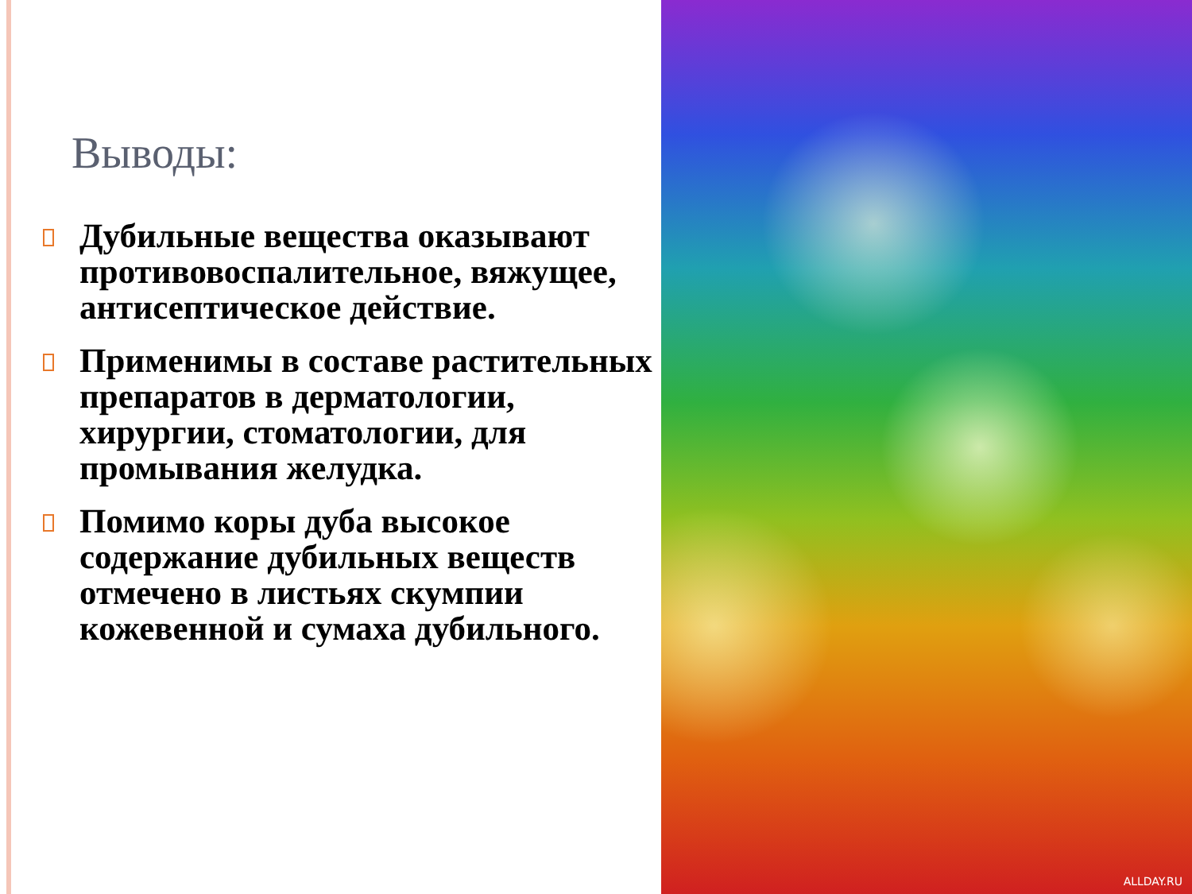Выводы:
Дубильные вещества оказывают противовоспалительное, вяжущее, антисептическое действие.
Применимы в составе растительных препаратов в дерматологии, хирургии, стоматологии, для промывания желудка.
Помимо коры дуба высокое содержание дубильных веществ отмечено в листьях скумпии кожевенной и сумаха дубильного.
ALLDAY.RU